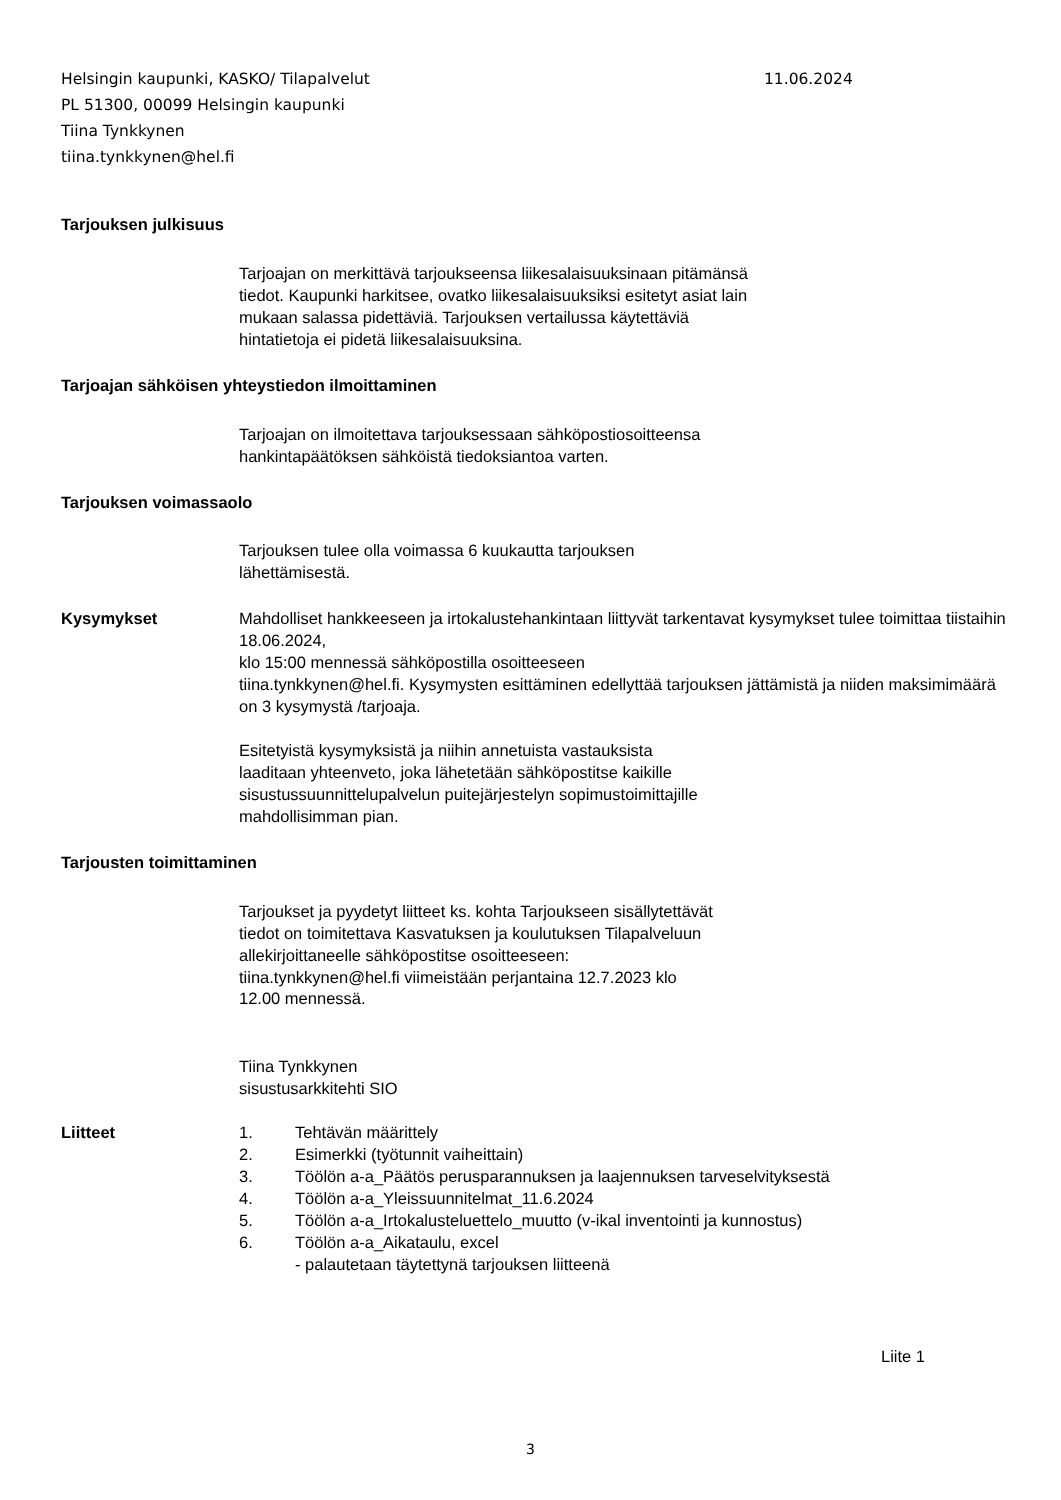Helsingin kaupunki, KASKO/ Tilapalvelut
11.06.2024
PL 51300, 00099 Helsingin kaupunki
Tiina Tynkkynen
tiina.tynkkynen@hel.fi
Tarjouksen julkisuus
Tarjoajan on merkittävä tarjoukseensa liikesalaisuuksinaan pitämänsä
tiedot. Kaupunki harkitsee, ovatko liikesalaisuuksiksi esitetyt asiat lain
mukaan salassa pidettäviä. Tarjouksen vertailussa käytettäviä
hintatietoja ei pidetä liikesalaisuuksina.
Tarjoajan sähköisen yhteystiedon ilmoittaminen
Tarjoajan on ilmoitettava tarjouksessaan sähköpostiosoitteensa
hankintapäätöksen sähköistä tiedoksiantoa varten.
Tarjouksen voimassaolo
Tarjouksen tulee olla voimassa 6 kuukautta tarjouksen
lähettämisestä.
Kysymykset Mahdolliset hankkeeseen ja irtokalustehankintaan liittyvät tarkentavat kysymykset tulee toimittaa tiistaihin 18.06.2024,
klo 15:00 mennessä sähköpostilla osoitteeseen
tiina.tynkkynen@hel.fi. Kysymysten esittäminen edellyttää tarjouksen jättämistä ja niiden maksimimäärä on 3 kysymystä /tarjoaja.
Esitetyistä kysymyksistä ja niihin annetuista vastauksista
laaditaan yhteenveto, joka lähetetään sähköpostitse kaikille
sisustussuunnittelupalvelun puitejärjestelyn sopimustoimittajille
mahdollisimman pian.
Tarjousten toimittaminen
Tarjoukset ja pyydetyt liitteet ks. kohta Tarjoukseen sisällytettävät
tiedot on toimitettava Kasvatuksen ja koulutuksen Tilapalveluun
allekirjoittaneelle sähköpostitse osoitteeseen:
tiina.tynkkynen@hel.fi viimeistään perjantaina 12.7.2023 klo
12.00 mennessä.
Tiina Tynkkynen
sisustusarkkitehti SIO
Liitteet 1. Tehtävän määrittely
2. Esimerkki (työtunnit vaiheittain)
3. Töölön a-a_Päätös perusparannuksen ja laajennuksen tarveselvityksestä
4. Töölön a-a_Yleissuunnitelmat_11.6.2024
5. Töölön a-a_Irtokalusteluettelo_muutto (v-ikal inventointi ja kunnostus)
6. Töölön a-a_Aikataulu, excel
- palautetaan täytettynä tarjouksen liitteenä
Liite 1
3